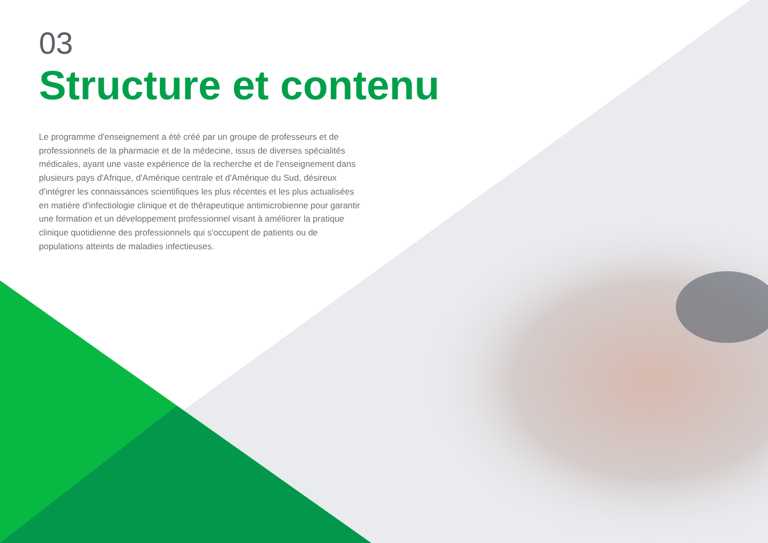03
Structure et contenu
Le programme d'enseignement a été créé par un groupe de professeurs et de professionnels de la pharmacie et de la médecine, issus de diverses spécialités médicales, ayant une vaste expérience de la recherche et de l'enseignement dans plusieurs pays d'Afrique, d'Amérique centrale et d'Amérique du Sud, désireux d'intégrer les connaissances scientifiques les plus récentes et les plus actualisées en matière d'infectiologie clinique et de thérapeutique antimicrobienne pour garantir une formation et un développement professionnel visant à améliorer la pratique clinique quotidienne des professionnels qui s'occupent de patients ou de populations atteints de maladies infectieuses.